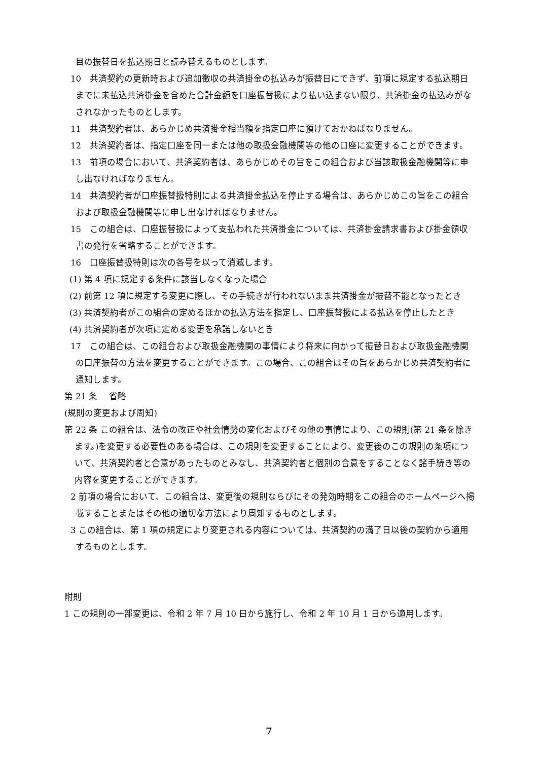目の振替日を払込期日と読み替えるものとします。
10　共済契約の更新時および追加徴収の共済掛金の払込みが振替日にできず、前項に規定する払込期日までに未払込共済掛金を含めた合計金額を口座振替扱により払い込まない限り、共済掛金の払込みがなされなかったものとします。
11　共済契約者は、あらかじめ共済掛金相当額を指定口座に預けておかねばなりません。
12　共済契約者は、指定口座を同一または他の取扱金融機関等の他の口座に変更することができます。
13　前項の場合において、共済契約者は、あらかじめその旨をこの組合および当該取扱金融機関等に申し出なければなりません。
14　共済契約者が口座振替扱特則による共済掛金払込を停止する場合は、あらかじめこの旨をこの組合および取扱金融機関等に申し出なければなりません。
15　この組合は、口座振替扱によって支払われた共済掛金については、共済掛金請求書および掛金領収書の発行を省略することができます。
16　口座振替扱特則は次の各号を以って消滅します。
(1) 第 4 項に規定する条件に該当しなくなった場合
(2) 前第 12 項に規定する変更に際し、その手続きが行われないまま共済掛金が振替不能となったとき
(3) 共済契約者がこの組合の定めるほかの払込方法を指定し、口座振替扱による払込を停止したとき
(4) 共済契約者が次項に定める変更を承諾しないとき
17　この組合は、この組合および取扱金融機関の事情により将来に向かって振替日および取扱金融機関の口座振替の方法を変更することができます。この場合、この組合はその旨をあらかじめ共済契約者に通知します。
第 21 条　 省略
(規則の変更および周知)
第 22 条 この組合は、法令の改正や社会情勢の変化およびその他の事情により、この規則(第 21 条を除きます。)を変更する必要性のある場合は、この規則を変更することにより、変更後のこの規則の条項について、共済契約者と合意があったものとみなし、共済契約者と個別の合意をすることなく諸手続き等の内容を変更することができます。
2 前項の場合において、この組合は、変更後の規則ならびにその発効時期をこの組合のホームページへ掲載することまたはその他の適切な方法により周知するものとします。
3 この組合は、第 1 項の規定により変更される内容については、共済契約の満了日以後の契約から適用するものとします。
附則
1 この規則の一部変更は、令和 2 年 7 月 10 日から施行し、令和 2 年 10 月 1 日から適用します。
7